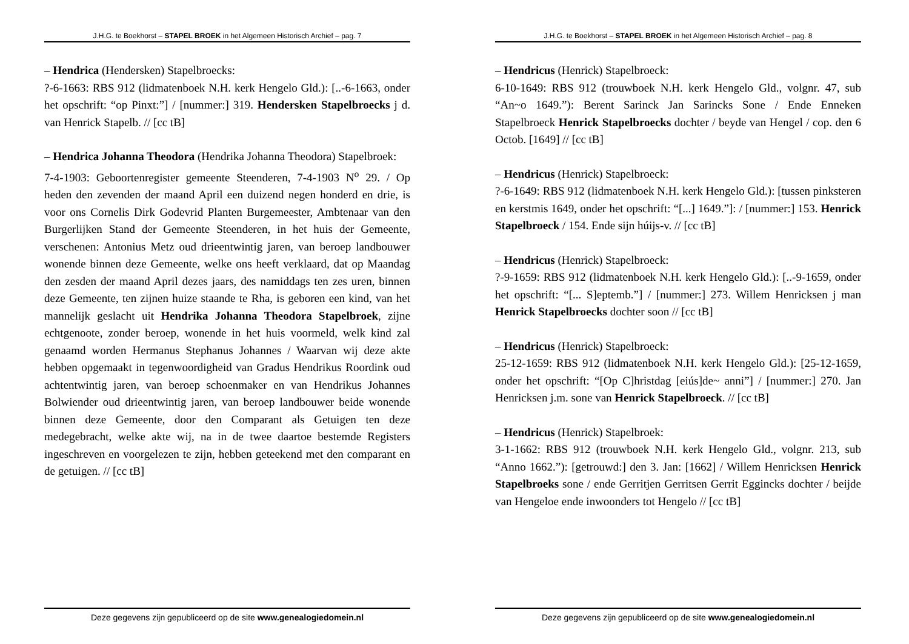J.H.G. te Boekhorst – STAPEL BROEK in het Algemeen Historisch Archief – pag. 7
– Hendrica (Hendersken) Stapelbroecks:
?-6-1663: RBS 912 (lidmatenboek N.H. kerk Hengelo Gld.): [..-6-1663, onder het opschrift: “op Pinxt:”] / [nummer:] 319. Hendersken Stapelbroecks j d. van Henrick Stapelb. // [cc tB]
– Hendrica Johanna Theodora (Hendrika Johanna Theodora) Stapelbroek:
7-4-1903: Geboortenregister gemeente Steenderen, 7-4-1903 N<sup>o</sup> 29. / Op heden den zevenden der maand April een duizend negen honderd en drie, is voor ons Cornelis Dirk Godevrid Planten Burgemeester, Ambtenaar van den Burgerlijken Stand der Gemeente Steenderen, in het huis der Gemeente, verschenen: Antonius Metz oud drieentwintig jaren, van beroep landbouwer wonende binnen deze Gemeente, welke ons heeft verklaard, dat op Maandag den zesden der maand April dezes jaars, des namiddags ten zes uren, binnen deze Gemeente, ten zijnen huize staande te Rha, is geboren een kind, van het mannelijk geslacht uit Hendrika Johanna Theodora Stapelbroek, zijne echtgenoote, zonder beroep, wonende in het huis voormeld, welk kind zal genaamd worden Hermanus Stephanus Johannes / Waarvan wij deze akte hebben opgemaakt in tegenwoordigheid van Gradus Hendrikus Roordink oud achtentwintig jaren, van beroep schoenmaker en van Hendrikus Johannes Bolwiender oud drieentwintig jaren, van beroep landbouwer beide wonende binnen deze Gemeente, door den Comparant als Getuigen ten deze medegebracht, welke akte wij, na in de twee daartoe bestemde Registers ingeschreven en voorgelezen te zijn, hebben geteekend met den comparant en de getuigen. // [cc tB]
Deze gegevens zijn gepubliceerd op de site www.genealogiedomein.nl
J.H.G. te Boekhorst – STAPEL BROEK in het Algemeen Historisch Archief – pag. 8
– Hendricus (Henrick) Stapelbroeck:
6-10-1649: RBS 912 (trouwboek N.H. kerk Hengelo Gld., volgnr. 47, sub “An~o 1649.”): Berent Sarinck Jan Sarincks Sone / Ende Enneken Stapelbroeck Henrick Stapelbroecks dochter / beyde van Hengel / cop. den 6 Octob. [1649] // [cc tB]
– Hendricus (Henrick) Stapelbroeck:
?-6-1649: RBS 912 (lidmatenboek N.H. kerk Hengelo Gld.): [tussen pinksteren en kerstmis 1649, onder het opschrift: “[...] 1649.”]: / [nummer:] 153. Henrick Stapelbroeck / 154. Ende sijn húijs-v. // [cc tB]
– Hendricus (Henrick) Stapelbroeck:
?-9-1659: RBS 912 (lidmatenboek N.H. kerk Hengelo Gld.): [..-9-1659, onder het opschrift: “[... S]eptemb.”] / [nummer:] 273. Willem Henricksen j man Henrick Stapelbroecks dochter soon // [cc tB]
– Hendricus (Henrick) Stapelbroeck:
25-12-1659: RBS 912 (lidmatenboek N.H. kerk Hengelo Gld.): [25-12-1659, onder het opschrift: “[Op C]hristdag [eiús]de~ anni”] / [nummer:] 270. Jan Henricksen j.m. sone van Henrick Stapelbroeck. // [cc tB]
– Hendricus (Henrick) Stapelbroek:
3-1-1662: RBS 912 (trouwboek N.H. kerk Hengelo Gld., volgnr. 213, sub “Anno 1662.”): [getrouwd:] den 3. Jan: [1662] / Willem Henricksen Henrick Stapelbroeks sone / ende Gerritjen Gerritsen Gerrit Eggincks dochter / beijde van Hengeloe ende inwoonders tot Hengelo // [cc tB]
Deze gegevens zijn gepubliceerd op de site www.genealogiedomein.nl